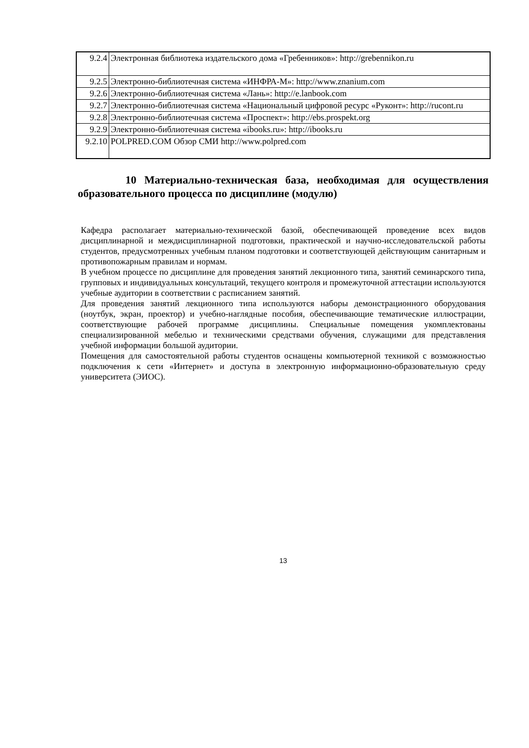| 9.2.4 | Электронная библиотека издательского дома «Гребенников»: http://grebennikon.ru |
| 9.2.5 | Электронно-библиотечная система «ИНФРА-М»: http://www.znanium.com |
| 9.2.6 | Электронно-библиотечная система «Лань»: http://e.lanbook.com |
| 9.2.7 | Электронно-библиотечная система «Национальный цифровой ресурс «Руконт»: http://rucont.ru |
| 9.2.8 | Электронно-библиотечная система «Проспект»: http://ebs.prospekt.org |
| 9.2.9 | Электронно-библиотечная система «ibooks.ru»: http://ibooks.ru |
| 9.2.10 | POLPRED.COM Обзор СМИ http://www.polpred.com |
10 Материально-техническая база, необходимая для осуществления образовательного процесса по дисциплине (модулю)
Кафедра располагает материально-технической базой, обеспечивающей проведение всех видов дисциплинарной и междисциплинарной подготовки, практической и научно-исследовательской работы студентов, предусмотренных учебным планом подготовки и соответствующей действующим санитарным и противопожарным правилам и нормам.
В учебном процессе по дисциплине для проведения занятий лекционного типа, занятий семинарского типа, групповых и индивидуальных консультаций, текущего контроля и промежуточной аттестации используются учебные аудитории в соответствии с расписанием занятий.
Для проведения занятий лекционного типа используются наборы демонстрационного оборудования (ноутбук, экран, проектор) и учебно-наглядные пособия, обеспечивающие тематические иллюстрации, соответствующие рабочей программе дисциплины. Специальные помещения укомплектованы специализированной мебелью и техническими средствами обучения, служащими для представления учебной информации большой аудитории.
Помещения для самостоятельной работы студентов оснащены компьютерной техникой с возможностью подключения к сети «Интернет» и доступа в электронную информационно-образовательную среду университета (ЭИОС).
13